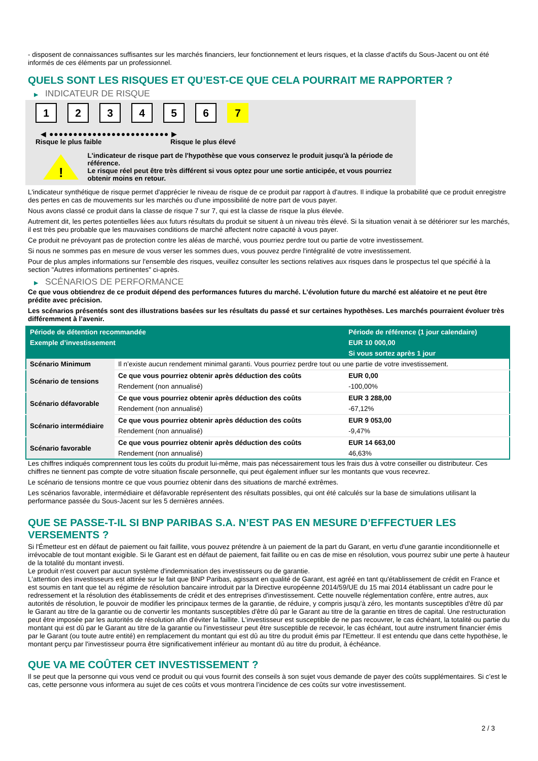- disposent de connaissances suffisantes sur les marchés financiers, leur fonctionnement et leurs risques, et la classe d'actifs du Sous-Jacent ou ont été informés de ces éléments par un professionnel.
QUELS SONT LES RISQUES ET QU’EST-CE QUE CELA POURRAIT ME RAPPORTER ?
▶ INDICATEUR DE RISQUE
1 2 3 4 5 6 7
◀ ●●●●●●●●●●●●●●●●●●●●●●●●● ▶
Risque le plus faible Risque le plus élevé
!
L'indicateur de risque part de l'hypothèse que vous conservez le produit jusqu'à la période de référence.
Le risque réel peut être très différent si vous optez pour une sortie anticipée, et vous pourriez obtenir moins en retour.
L'indicateur synthétique de risque permet d'apprécier le niveau de risque de ce produit par rapport à d'autres. Il indique la probabilité que ce produit enregistre des pertes en cas de mouvements sur les marchés ou d'une impossibilité de notre part de vous payer.
Nous avons classé ce produit dans la classe de risque 7 sur 7, qui est la classe de risque la plus élevée.
Autrement dit, les pertes potentielles liées aux futurs résultats du produit se situent à un niveau très élevé. Si la situation venait à se détériorer sur les marchés, il est très peu probable que les mauvaises conditions de marché affectent notre capacité à vous payer.
Ce produit ne prévoyant pas de protection contre les aléas de marché, vous pourriez perdre tout ou partie de votre investissement.
Si nous ne sommes pas en mesure de vous verser les sommes dues, vous pouvez perdre l'intégralité de votre investissement.
Pour de plus amples informations sur l'ensemble des risques, veuillez consulter les sections relatives aux risques dans le prospectus tel que spécifié à la section "Autres informations pertinentes" ci-après.
▶ SCÉNARIOS DE PERFORMANCE
Ce que vous obtiendrez de ce produit dépend des performances futures du marché. L’évolution future du marché est aléatoire et ne peut être prédite avec précision.
Les scénarios présentés sont des illustrations basées sur les résultats du passé et sur certaines hypothèses. Les marchés pourraient évoluer très différemment à l’avenir.
| Période de détention recommandée | | Période de référence (1 jour calendaire) |
| --- | --- | --- |
| Exemple d’investissement | | EUR 10 000,00 |
| | | Si vous sortez après 1 jour |
| Scénario Minimum | Il n’existe aucun rendement minimal garanti. Vous pourriez perdre tout ou une partie de votre investissement. | |
| Scénario de tensions | Ce que vous pourriez obtenir après déduction des coûts | EUR 0,00 |
| | Rendement (non annualisé) | -100,00% |
| Scénario défavorable | Ce que vous pourriez obtenir après déduction des coûts | EUR 3 288,00 |
| | Rendement (non annualisé) | -67,12% |
| Scénario intermédiaire | Ce que vous pourriez obtenir après déduction des coûts | EUR 9 053,00 |
| | Rendement (non annualisé) | -9,47% |
| Scénario favorable | Ce que vous pourriez obtenir après déduction des coûts | EUR 14 663,00 |
| | Rendement (non annualisé) | 46,63% |
Les chiffres indiqués comprennent tous les coûts du produit lui-même, mais pas nécessairement tous les frais dus à votre conseiller ou distributeur. Ces chiffres ne tiennent pas compte de votre situation fiscale personnelle, qui peut également influer sur les montants que vous recevrez.
Le scénario de tensions montre ce que vous pourriez obtenir dans des situations de marché extrêmes.
Les scénarios favorable, intermédiaire et défavorable représentent des résultats possibles, qui ont été calculés sur la base de simulations utilisant la performance passée du Sous-Jacent sur les 5 dernières années.
QUE SE PASSE-T-IL SI BNP PARIBAS S.A. N’EST PAS EN MESURE D’EFFECTUER LES VERSEMENTS ?
Si l'Émetteur est en défaut de paiement ou fait faillite, vous pouvez prétendre à un paiement de la part du Garant, en vertu d'une garantie inconditionnelle et irrévocable de tout montant exigible. Si le Garant est en défaut de paiement, fait faillite ou en cas de mise en résolution, vous pourrez subir une perte à hauteur de la totalité du montant investi.
Le produit n'est couvert par aucun système d'indemnisation des investisseurs ou de garantie.
L'attention des investisseurs est attirée sur le fait que BNP Paribas, agissant en qualité de Garant, est agréé en tant qu'établissement de crédit en France et est soumis en tant que tel au régime de résolution bancaire introduit par la Directive européenne 2014/59/UE du 15 mai 2014 établissant un cadre pour le redressement et la résolution des établissements de crédit et des entreprises d'investissement. Cette nouvelle réglementation confère, entre autres, aux autorités de résolution, le pouvoir de modifier les principaux termes de la garantie, de réduire, y compris jusqu'à zéro, les montants susceptibles d'être dû par le Garant au titre de la garantie ou de convertir les montants susceptibles d'être dû par le Garant au titre de la garantie en titres de capital. Une restructuration peut être imposée par les autorités de résolution afin d'éviter la faillite. L'investisseur est susceptible de ne pas recouvrer, le cas échéant, la totalité ou partie du montant qui est dû par le Garant au titre de la garantie ou l'investisseur peut être susceptible de recevoir, le cas échéant, tout autre instrument financier émis par le Garant (ou toute autre entité) en remplacement du montant qui est dû au titre du produit émis par l'Emetteur. Il est entendu que dans cette hypothèse, le montant perçu par l'investisseur pourra être significativement inférieur au montant dû au titre du produit, à échéance.
QUE VA ME COÛTER CET INVESTISSEMENT ?
Il se peut que la personne qui vous vend ce produit ou qui vous fournit des conseils à son sujet vous demande de payer des coûts supplémentaires. Si c’est le cas, cette personne vous informera au sujet de ces coûts et vous montrera l’incidence de ces coûts sur votre investissement.
2 / 3